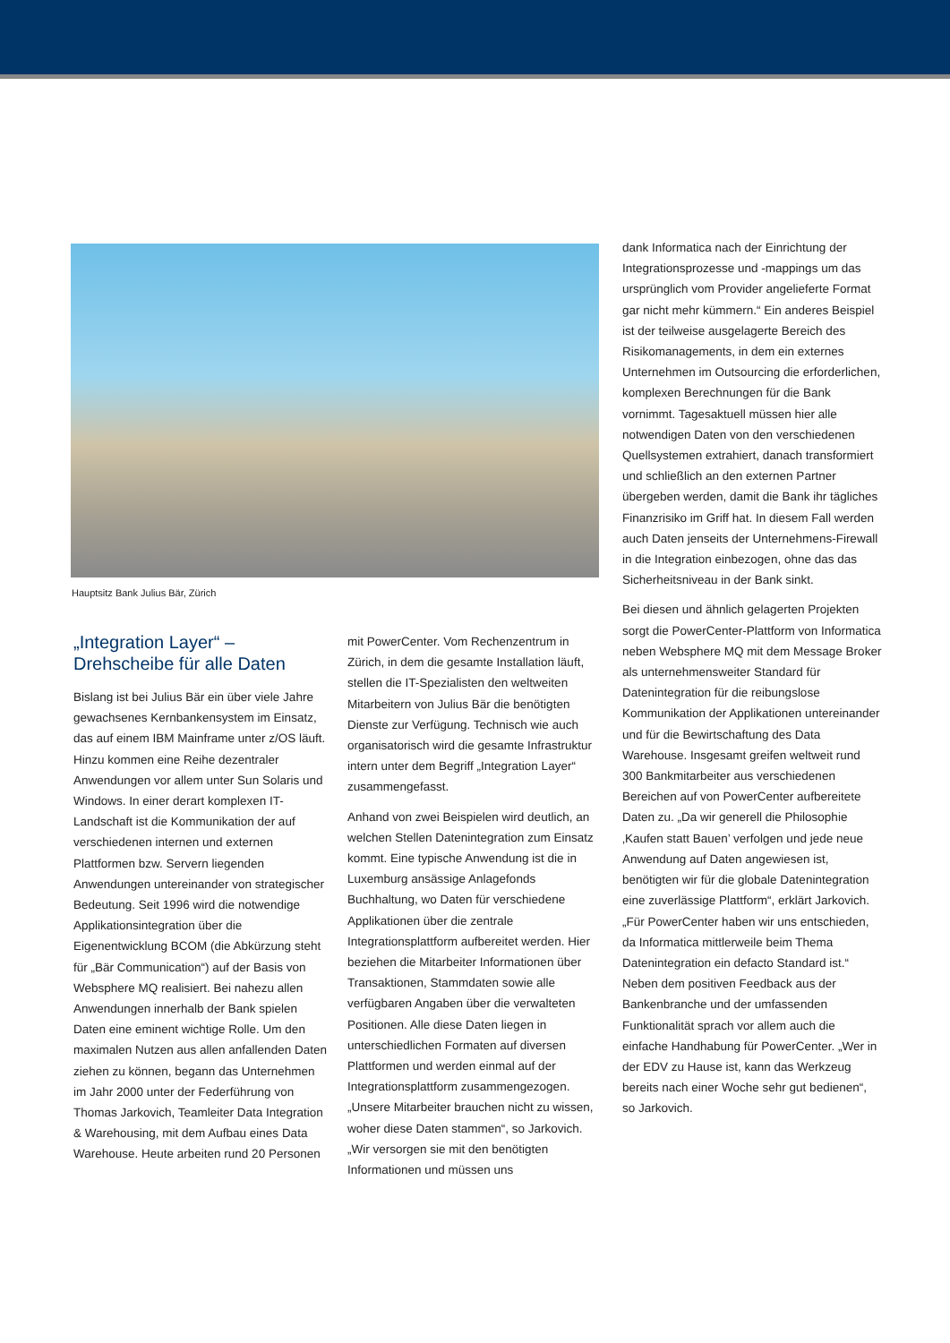Hauptsitz Bank Julius Bär, Zürich
„Integration Layer“ –
Drehscheibe für alle Daten
Bislang ist bei Julius Bär ein über viele Jahre gewachsenes Kernbankensystem im Einsatz, das auf einem IBM Mainframe unter z/OS läuft. Hinzu kommen eine Reihe dezentraler Anwendungen vor allem unter Sun Solaris und Windows. In einer derart komplexen IT-Landschaft ist die Kommunikation der auf verschiedenen internen und externen Plattformen bzw. Servern liegenden Anwendungen untereinander von strategischer Bedeutung. Seit 1996 wird die notwendige Applikationsintegration über die Eigenentwicklung BCOM (die Abkürzung steht für „Bär Communication“) auf der Basis von Websphere MQ realisiert. Bei nahezu allen Anwendungen innerhalb der Bank spielen Daten eine eminent wichtige Rolle. Um den maximalen Nutzen aus allen anfallenden Daten ziehen zu können, begann das Unternehmen im Jahr 2000 unter der Federführung von Thomas Jarkovich, Teamleiter Data Integration & Warehousing, mit dem Aufbau eines Data Warehouse. Heute arbeiten rund 20 Personen
mit PowerCenter. Vom Rechenzentrum in Zürich, in dem die gesamte Installation läuft, stellen die IT-Spezialisten den weltweiten Mitarbeitern von Julius Bär die benötigten Dienste zur Verfügung. Technisch wie auch organisatorisch wird die gesamte Infrastruktur intern unter dem Begriff „Integration Layer“ zusammengefasst.
Anhand von zwei Beispielen wird deutlich, an welchen Stellen Datenintegration zum Einsatz kommt. Eine typische Anwendung ist die in Luxemburg ansässige Anlagefonds Buchhaltung, wo Daten für verschiedene Applikationen über die zentrale Integrationsplattform aufbereitet werden. Hier beziehen die Mitarbeiter Informationen über Transaktionen, Stammdaten sowie alle verfügbaren Angaben über die verwalteten Positionen. Alle diese Daten liegen in unterschiedlichen Formaten auf diversen Plattformen und werden einmal auf der Integrationsplattform zusammengezogen. „Unsere Mitarbeiter brauchen nicht zu wissen, woher diese Daten stammen“, so Jarkovich. „Wir versorgen sie mit den benötigten Informationen und müssen uns
dank Informatica nach der Einrichtung der Integrationsprozesse und -mappings um das ursprünglich vom Provider angelieferte Format gar nicht mehr kümmern.“ Ein anderes Beispiel ist der teilweise ausgelagerte Bereich des Risikomanagements, in dem ein externes Unternehmen im Outsourcing die erforderlichen, komplexen Berechnungen für die Bank vornimmt. Tagesaktuell müssen hier alle notwendigen Daten von den verschiedenen Quellsystemen extrahiert, danach transformiert und schließlich an den externen Partner übergeben werden, damit die Bank ihr tägliches Finanzrisiko im Griff hat. In diesem Fall werden auch Daten jenseits der Unternehmens-Firewall in die Integration einbezogen, ohne das das Sicherheitsniveau in der Bank sinkt.
Bei diesen und ähnlich gelagerten Projekten sorgt die PowerCenter-Plattform von Informatica neben Websphere MQ mit dem Message Broker als unternehmensweiter Standard für Datenintegration für die reibungslose Kommunikation der Applikationen untereinander und für die Bewirtschaftung des Data Warehouse. Insgesamt greifen weltweit rund 300 Bankmitarbeiter aus verschiedenen Bereichen auf von PowerCenter aufbereitete Daten zu. „Da wir generell die Philosophie ‚Kaufen statt Bauen’ verfolgen und jede neue Anwendung auf Daten angewiesen ist, benötigten wir für die globale Datenintegration eine zuverlässige Plattform“, erklärt Jarkovich. „Für PowerCenter haben wir uns entschieden, da Informatica mittlerweile beim Thema Datenintegration ein defacto Standard ist.“ Neben dem positiven Feedback aus der Bankenbranche und der umfassenden Funktionalität sprach vor allem auch die einfache Handhabung für PowerCenter. „Wer in der EDV zu Hause ist, kann das Werkzeug bereits nach einer Woche sehr gut bedienen“, so Jarkovich.